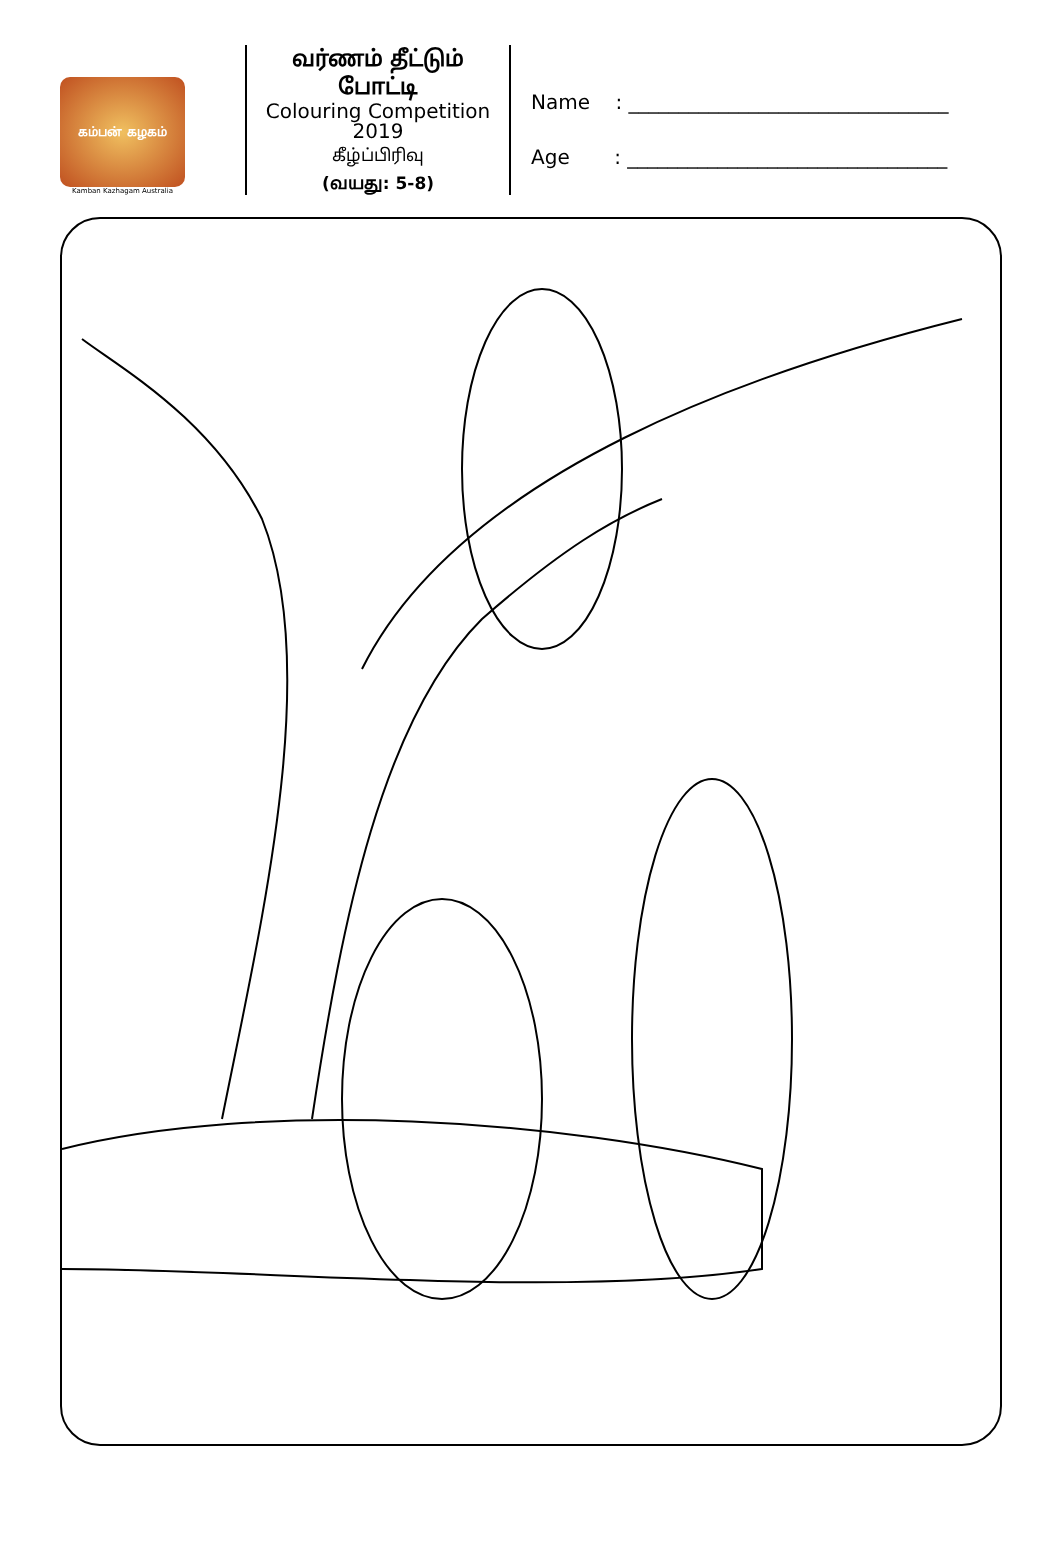கம்பன் கழகம்
Kamban Kazhagam Australia
வர்ணம் தீட்டும்
போட்டி
Colouring Competition
2019
கீழ்ப்பிரிவு
(வயது: 5-8)
Name : ________________________________
Age : ________________________________